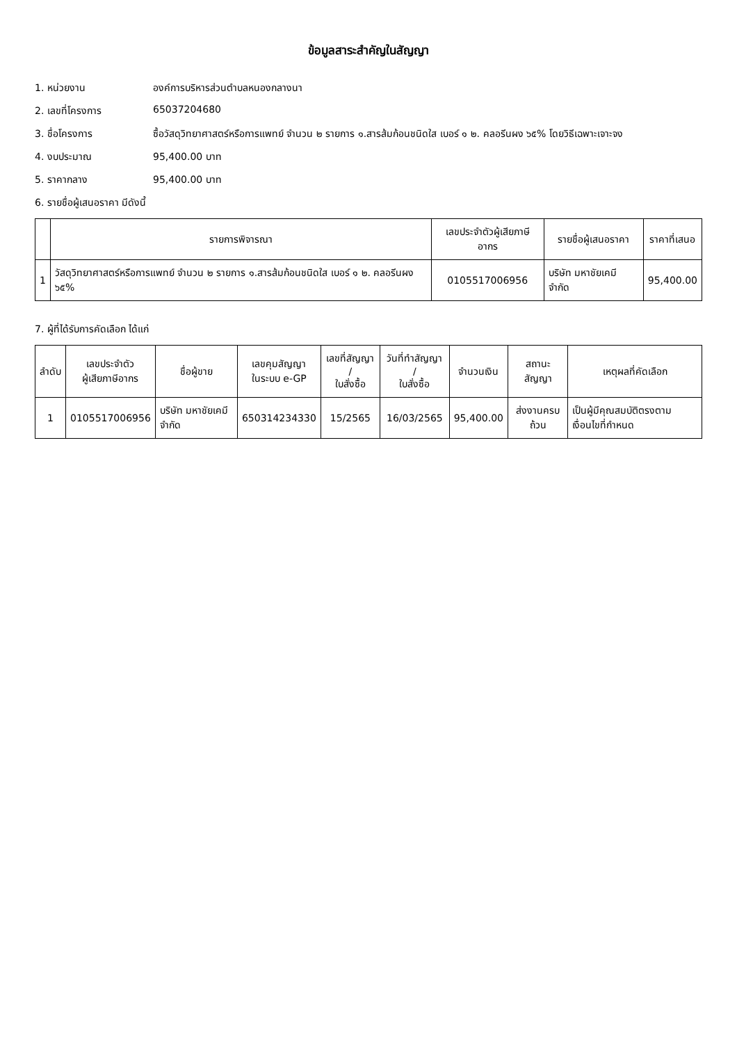ข้อมูลสาระสำคัญในสัญญา
1. หน่วยงาน องค์การบริหารส่วนตำบลหนองกลางนา
2. เลขที่โครงการ 65037204680
3. ชื่อโครงการ ซื้อวัสดุวิทยาศาสตร์หรือการแพทย์ จำนวน ๒ รายการ ๑.สารส้มก้อนชนิดใส เบอร์ ๑ ๒. คลอรีนผง ๖๕% โดยวิธีเฉพาะเจาะจง
4. งบประมาณ 95,400.00 บาท
5. ราคากลาง 95,400.00 บาท
6. รายชื่อผู้เสนอราคา มีดังนี้
| | รายการพิจารณา | เลขประจำตัวผู้เสียภาษีอากร | รายชื่อผู้เสนอราคา | ราคาที่เสนอ |
| --- | --- | --- | --- | --- |
| 1 | วัสดุวิทยาศาสตร์หรือการแพทย์ จำนวน ๒ รายการ ๑.สารส้มก้อนชนิดใส เบอร์ ๑ ๒. คลอรีนผง ๖๕% | 0105517006956 | บริษัท มหาชัยเคมี จำกัด | 95,400.00 |
7. ผู้ที่ได้รับการคัดเลือก ได้แก่
| ลำดับ | เลขประจำตัว ผู้เสียภาษีอากร | ชื่อผู้ขาย | เลขคุมสัญญา ในระบบ e-GP | เลขที่สัญญา / ใบสั่งซื้อ | วันที่ทำสัญญา / ใบสั่งซื้อ | จำนวนเงิน | สถานะสัญญา | เหตุผลที่คัดเลือก |
| --- | --- | --- | --- | --- | --- | --- | --- | --- |
| 1 | 0105517006956 | บริษัท มหาชัยเคมี จำกัด | 650314234330 | 15/2565 | 16/03/2565 | 95,400.00 | ส่งงานครบถ้วน | เป็นผู้มีคุณสมบัติตรงตามเงื่อนไขที่กำหนด |